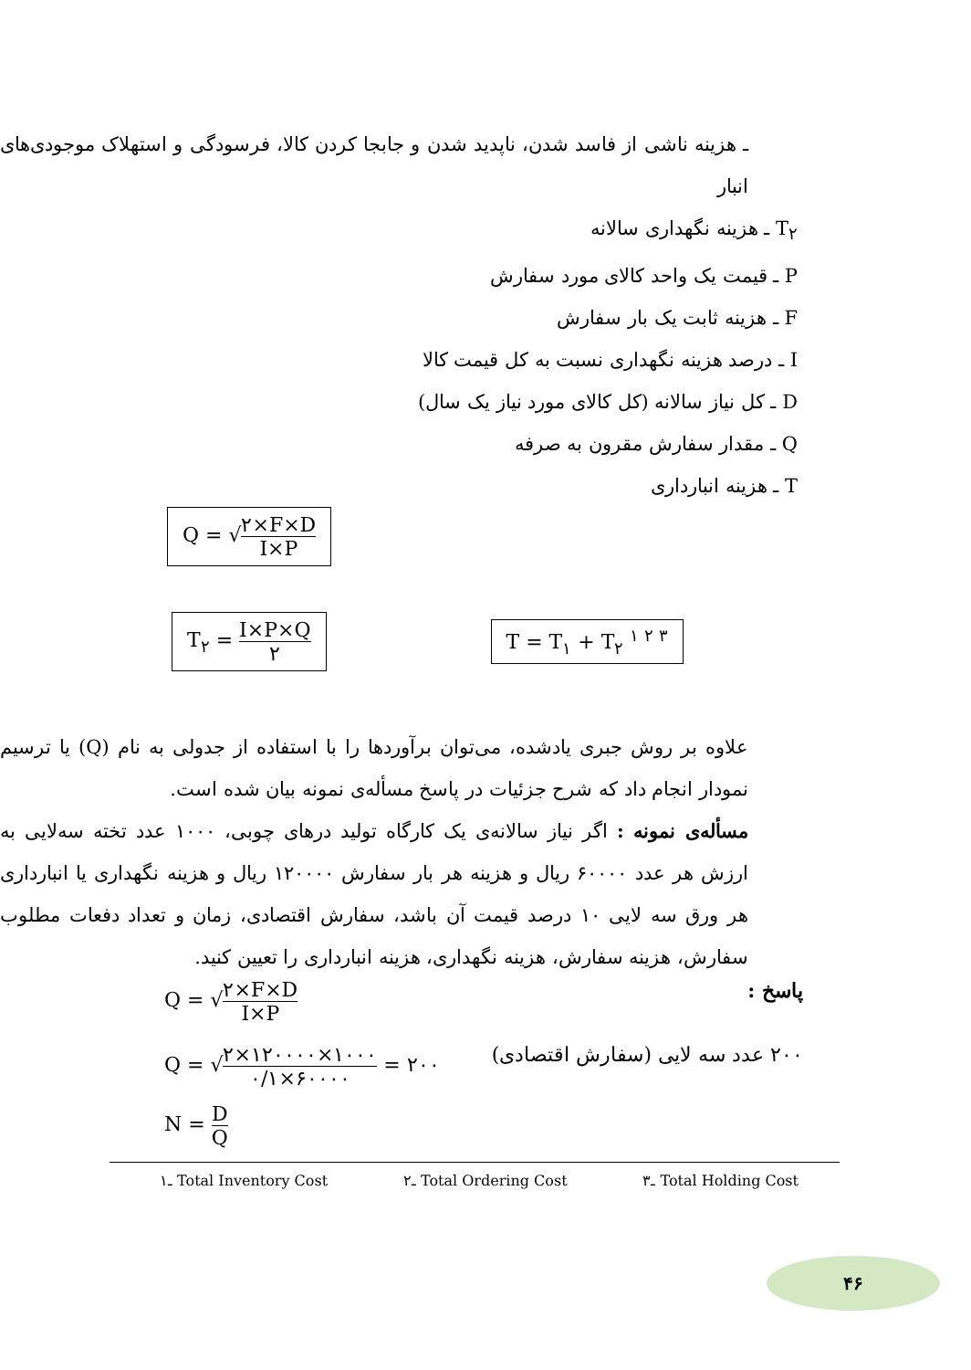ـ هزینه ناشی از فاسد شدن، ناپدید شدن و جابجا کردن کالا، فرسودگی و استهلاک موجودی‌های انبار
T<sub>۲</sub> ـ هزینه نگهداری سالانه
P ـ قیمت یک واحد کالای مورد سفارش
F ـ هزینه ثابت یک بار سفارش
I ـ درصد هزینه نگهداری نسبت به کل قیمت کالا
D ـ کل نیاز سالانه (کل کالای مورد نیاز یک سال)
Q ـ مقدار سفارش مقرون به صرفه
T ـ هزینه انبارداری
Q = √۲×F×D I×P
T<sub>۲</sub> = I×P×Q ۲ T = T<sub>۱</sub> + T<sub>۲</sub> <sup>۱ ۲ ۳</sup>
علاوه بر روش جبری یادشده، می‌توان برآوردها را با استفاده از جدولی به نام (Q) یا ترسیم نمودار انجام داد که شرح جزئیات در پاسخ مسأله‌ی نمونه بیان شده است.
مسأله‌ی نمونه : اگر نیاز سالانه‌ی یک کارگاه تولید درهای چوبی، ۱۰۰۰ عدد تخته سه‌لایی به ارزش هر عدد ۶۰۰۰۰ ریال و هزینه هر بار سفارش ۱۲۰۰۰۰ ریال و هزینه نگهداری یا انبارداری هر ورق سه لایی ۱۰ درصد قیمت آن باشد، سفارش اقتصادی، زمان و تعداد دفعات مطلوب سفارش، هزینه سفارش، هزینه نگهداری، هزینه انبارداری را تعیین کنید.
Q = √۲×F×D I×P پاسخ :
Q = √۲×۱۲۰۰۰۰×۱۰۰۰ ۰/۱×۶۰۰۰۰ = ۲۰۰ ۲۰۰ عدد سه لایی (سفارش اقتصادی)
N = D Q
۱ـ Total Inventory Cost ۲ـ Total Ordering Cost ۳ـ Total Holding Cost
۴۶